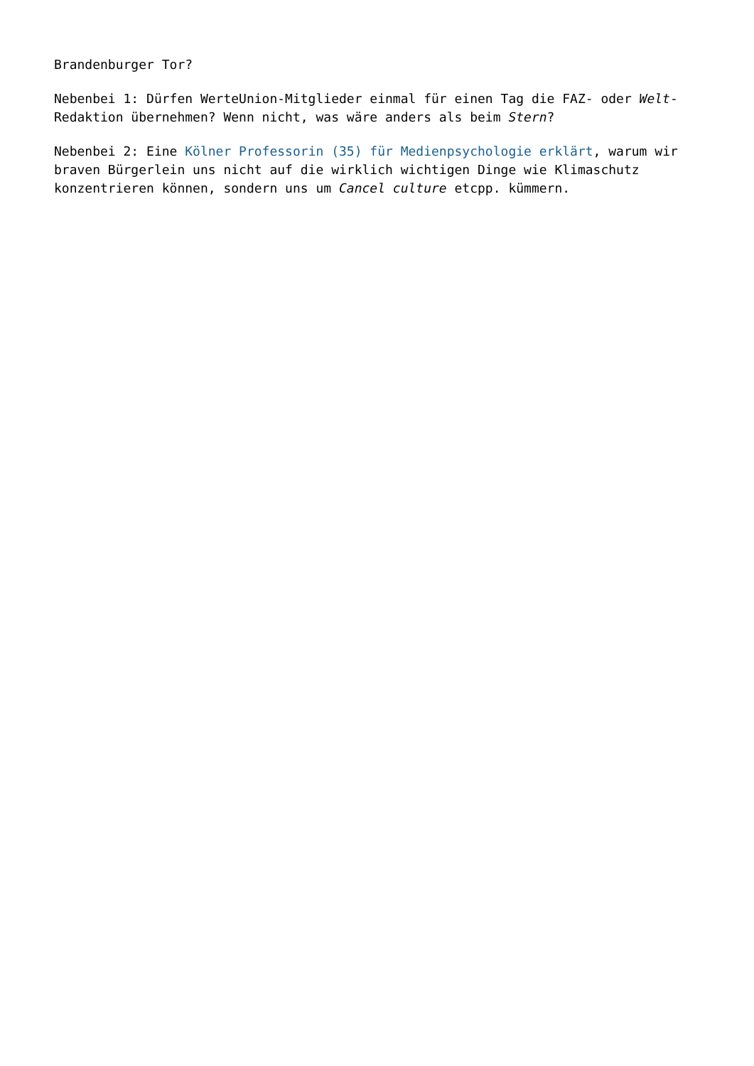Brandenburger Tor?
Nebenbei 1: Dürfen WerteUnion-Mitglieder einmal für einen Tag die FAZ- oder Welt-Redaktion übernehmen? Wenn nicht, was wäre anders als beim Stern?
Nebenbei 2: Eine Kölner Professorin (35) für Medienpsychologie erklärt, warum wir braven Bürgerlein uns nicht auf die wirklich wichtigen Dinge wie Klimaschutz konzentrieren können, sondern uns um Cancel culture etcpp. kümmern.